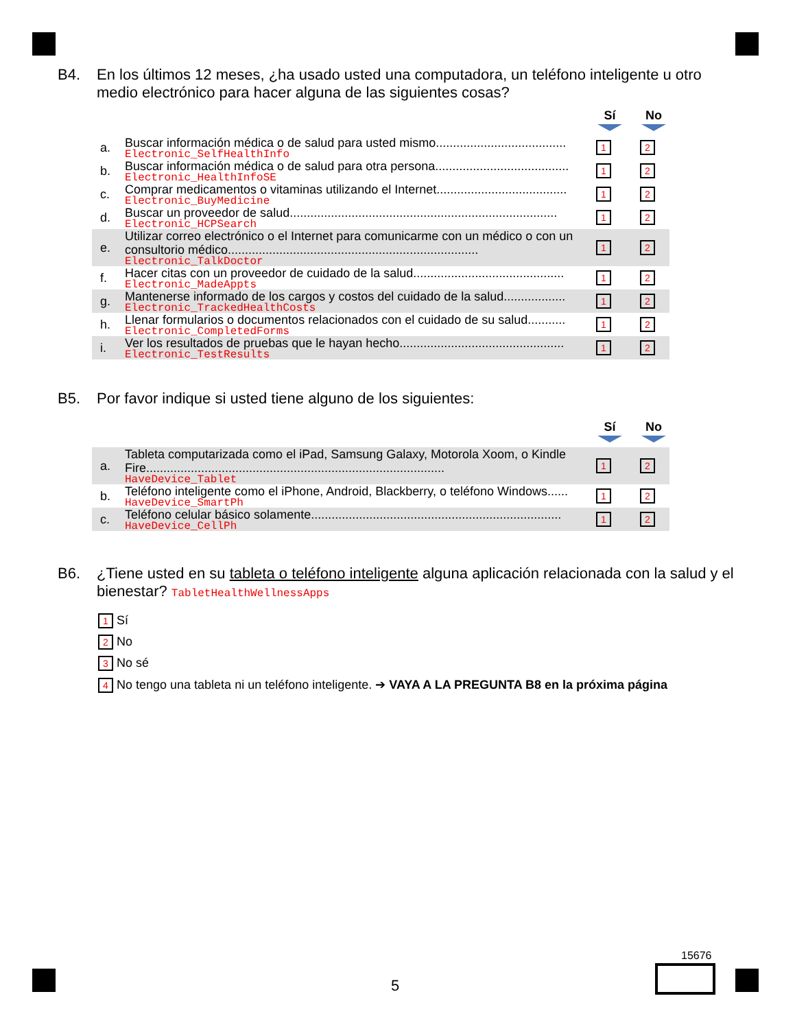B4. En los últimos 12 meses, ¿ha usado usted una computadora, un teléfono inteligente u otro medio electrónico para hacer alguna de las siguientes cosas?
Sí No
| a. | Buscar información médica o de salud para usted mismo...................................... Electronic_SelfHealthInfo | 1 | 2 |
| b. | Buscar información médica o de salud para otra persona....................................... Electronic_HealthInfoSE | 1 | 2 |
| c. | Comprar medicamentos o vitaminas utilizando el Internet...................................... Electronic_BuyMedicine | 1 | 2 |
| d. | Buscar un proveedor de salud.............................................................................. Electronic_HCPSearch | 1 | 2 |
| e. | Utilizar correo electrónico o el Internet para comunicarme con un médico o con un consultorio médico......................................................................... Electronic_TalkDoctor | 1 | 2 |
| f. | Hacer citas con un proveedor de cuidado de la salud............................................ Electronic_MadeAppts | 1 | 2 |
| g. | Mantenerse informado de los cargos y costos del cuidado de la salud.................. Electronic_TrackedHealthCosts | 1 | 2 |
| h. | Llenar formularios o documentos relacionados con el cuidado de su salud........... Electronic_CompletedForms | 1 | 2 |
| i. | Ver los resultados de pruebas que le hayan hecho................................................ Electronic_TestResults | 1 | 2 |
B5. Por favor indique si usted tiene alguno de los siguientes:
Sí No
| a. | Tableta computarizada como el iPad, Samsung Galaxy, Motorola Xoom, o Kindle Fire....................................................................................... HaveDevice_Tablet | 1 | 2 |
| b. | Teléfono inteligente como el iPhone, Android, Blackberry, o teléfono Windows...... HaveDevice_SmartPh | 1 | 2 |
| c. | Teléfono celular básico solamente......................................................................... HaveDevice_CellPh | 1 | 2 |
B6. ¿Tiene usted en su tableta o teléfono inteligente alguna aplicación relacionada con la salud y el bienestar? TabletHealthWellnessApps
1 Sí
2 No
3 No sé
4 No tengo una tableta ni un teléfono inteligente. ➔ VAYA A LA PREGUNTA B8 en la próxima página
5
15676